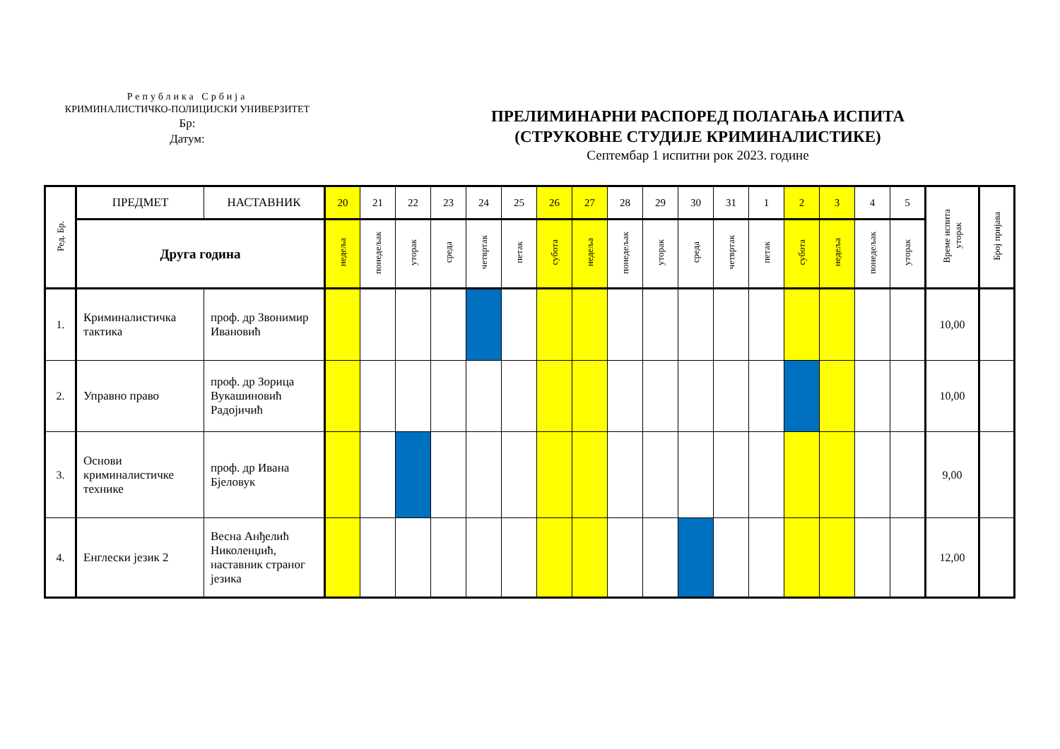Република Србија
КРИМИНАЛИСТИЧКО-ПОЛИЦИЈСКИ УНИВЕРЗИТЕТ
Бр:
Датум:
ПРЕЛИМИНАРНИ РАСПОРЕД ПОЛАГАЊА ИСПИТА
(СТРУКОВНЕ СТУДИЈЕ КРИМИНАЛИСТИКЕ)
Септембар 1 испитни рок 2023. године
| Ред. Бр. | ПРЕДМЕТ | НАСТАВНИК | 20 | 21 | 22 | 23 | 24 | 25 | 26 | 27 | 28 | 29 | 30 | 31 | 1 | 2 | 3 | 4 | 5 | Време испита уторак | Број пријава |
| --- | --- | --- | --- | --- | --- | --- | --- | --- | --- | --- | --- | --- | --- | --- | --- | --- | --- | --- | --- | --- | --- |
| | Друга година | | недеља | понедељак | уторак | среда | четвртак | петак | субота | недеља | понедељак | уторак | среда | четвртак | петак | субота | недеља | понедељак | уторак | | |
| 1. | Криминалистичка тактика | проф. др Звонимир Ивановић | | | | | | | | | | | | | | | | | | 10,00 | |
| 2. | Управно право | проф. др Зорица Вукашиновић Радојичић | | | | | | | | | | | | | | | | | | 10,00 | |
| 3. | Основи криминалистичке технике | проф. др Ивана Бјеловук | | | | | | | | | | | | | | | | | | 9,00 | |
| 4. | Енглески језик 2 | Весна Анђелић Николенџић, наставник страног језика | | | | | | | | | | | | | | | | | | 12,00 | |